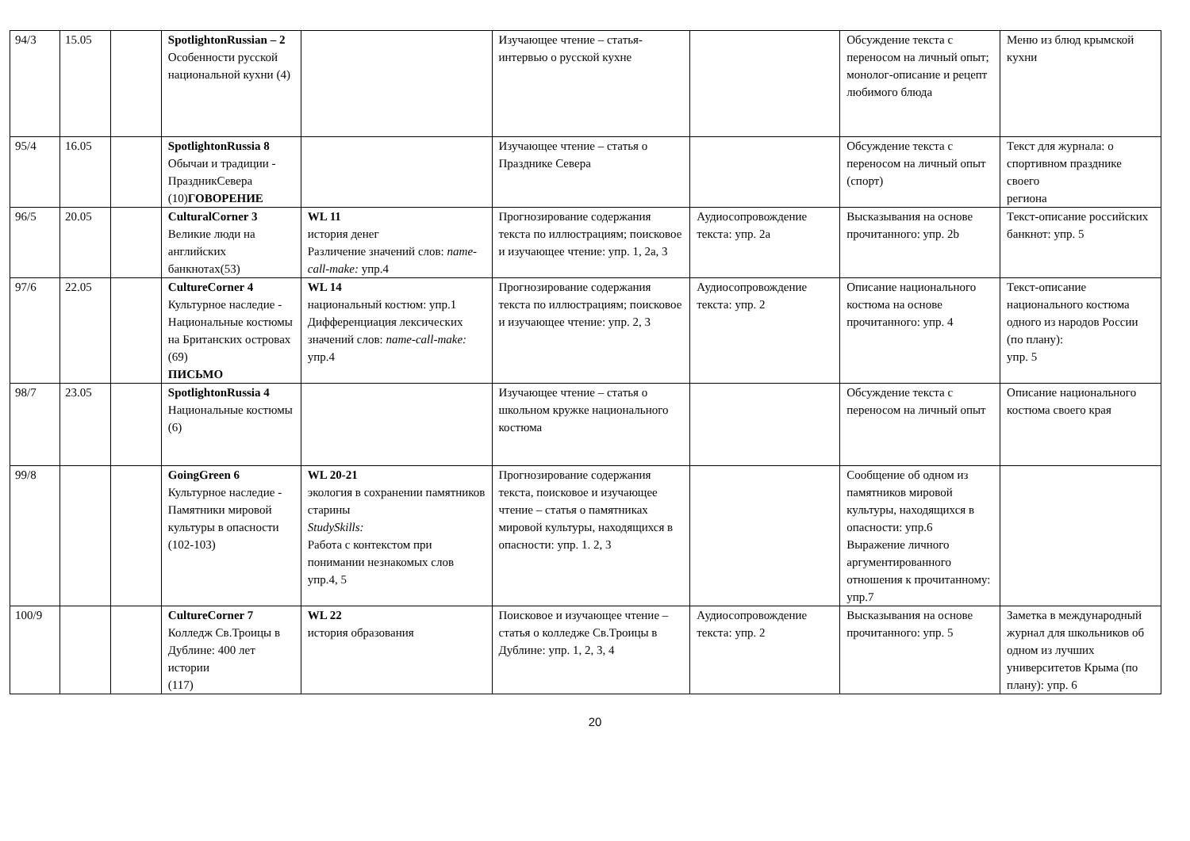| 94/3 | 15.05 | | SpotlightonRussian – 2 Особенности русской национальной кухни (4) | | Изучающее чтение – статья-интервью о русской кухне | | Обсуждение текста с переносом на личный опыт; монолог-описание и рецепт любимого блюда | Меню из блюд крымской кухни |
| 95/4 | 16.05 | | SpotlightonRussia 8 Обычаи и традиции - ПраздникСевера (10) ГОВОРЕНИЕ | | Изучающее чтение – статья о Празднике Севера | | Обсуждение текста с переносом на личный опыт (спорт) | Текст для журнала: о спортивном празднике своего региона |
| 96/5 | 20.05 | | CulturalCorner 3 Великие люди на английских банкнотах(53) | WL 11 история денег Различение значений слов: name-call-make: упр.4 | Прогнозирование содержания текста по иллюстрациям; поисковое и изучающее чтение: упр. 1, 2a, 3 | Аудиосопровождение текста: упр. 2a | Высказывания на основе прочитанного: упр. 2b | Текст-описание российских банкнот: упр. 5 |
| 97/6 | 22.05 | | CultureCorner 4 Культурное наследие - Национальные костюмы на Британских островах (69) ПИСЬМО | WL 14 национальный костюм: упр.1 Дифференциация лексических значений слов: name-call-make: упр.4 | Прогнозирование содержания текста по иллюстрациям; поисковое и изучающее чтение: упр. 2, 3 | Аудиосопровождение текста: упр. 2 | Описание национального костюма на основе прочитанного: упр. 4 | Текст-описание национального костюма одного из народов России (по плану): упр. 5 |
| 98/7 | 23.05 | | SpotlightonRussia 4 Национальные костюмы (6) | | Изучающее чтение – статья о школьном кружке национального костюма | | Обсуждение текста с переносом на личный опыт | Описание национального костюма своего края |
| 99/8 | | | GoingGreen 6 Культурное наследие - Памятники мировой культуры в опасности (102-103) | WL 20-21 экология в сохранении памятников старины StudySkills: Работа с контекстом при понимании незнакомых слов упр.4, 5 | Прогнозирование содержания текста, поисковое и изучающее чтение – статья о памятниках мировой культуры, находящихся в опасности: упр. 1. 2, 3 | | Сообщение об одном из памятников мировой культуры, находящихся в опасности: упр.6 Выражение личного аргументированного отношения к прочитанному: упр.7 | |
| 100/9 | | | CultureCorner 7 Колледж Св.Троицы в Дублине: 400 лет истории (117) | WL 22 история образования | Поисковое и изучающее чтение – статья о колледже Св.Троицы в Дублине: упр. 1, 2, 3, 4 | Аудиосопровождение текста: упр. 2 | Высказывания на основе прочитанного: упр. 5 | Заметка в международный журнал для школьников об одном из лучших университетов Крыма (по плану): упр. 6 |
20